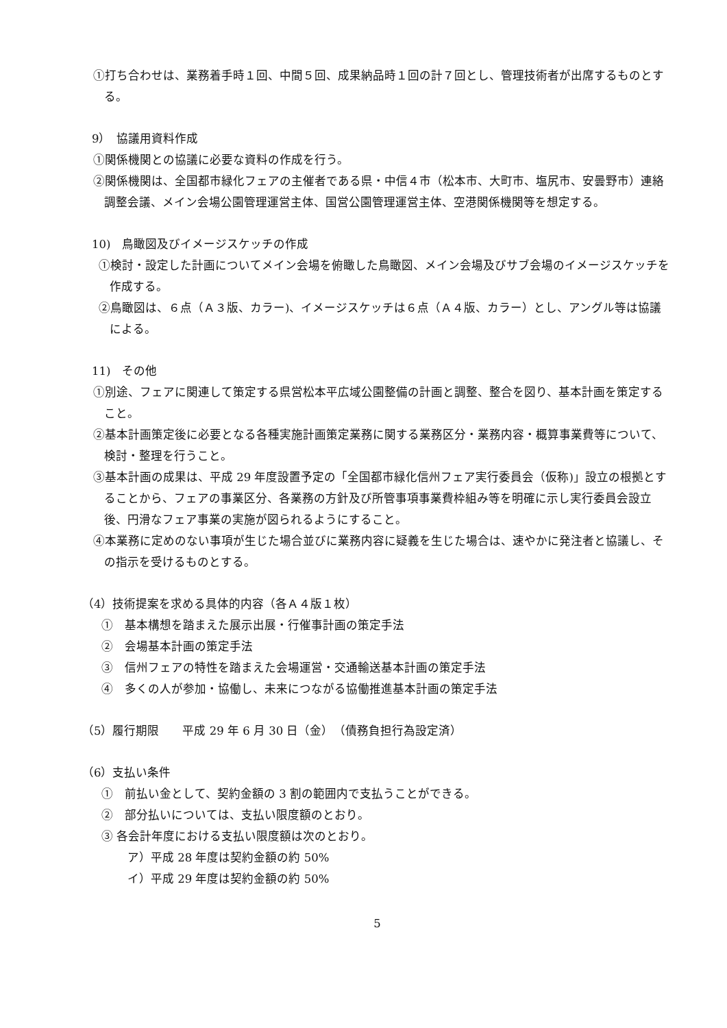①打ち合わせは、業務着手時１回、中間５回、成果納品時１回の計７回とし、管理技術者が出席するものとする。
9）　協議用資料作成
①関係機関との協議に必要な資料の作成を行う。
②関係機関は、全国都市緑化フェアの主催者である県・中信４市（松本市、大町市、塩尻市、安曇野市）連絡調整会議、メイン会場公園管理運営主体、国営公園管理運営主体、空港関係機関等を想定する。
10)　鳥瞰図及びイメージスケッチの作成
①検討・設定した計画についてメイン会場を俯瞰した鳥瞰図、メイン会場及びサブ会場のイメージスケッチを作成する。
②鳥瞰図は、６点（Ａ３版、カラー)、イメージスケッチは６点（Ａ４版、カラー）とし、アングル等は協議による。
11)　その他
①別途、フェアに関連して策定する県営松本平広域公園整備の計画と調整、整合を図り、基本計画を策定すること。
②基本計画策定後に必要となる各種実施計画策定業務に関する業務区分・業務内容・概算事業費等について、検討・整理を行うこと。
③基本計画の成果は、平成 29 年度設置予定の「全国都市緑化信州フェア実行委員会（仮称)」設立の根拠とすることから、フェアの事業区分、各業務の方針及び所管事項事業費枠組み等を明確に示し実行委員会設立後、円滑なフェア事業の実施が図られるようにすること。
④本業務に定めのない事項が生じた場合並びに業務内容に疑義を生じた場合は、速やかに発注者と協議し、その指示を受けるものとする。
（4）技術提案を求める具体的内容（各Ａ４版１枚）
①　基本構想を踏まえた展示出展・行催事計画の策定手法
②　会場基本計画の策定手法
③　信州フェアの特性を踏まえた会場運営・交通輸送基本計画の策定手法
④　多くの人が参加・協働し、未来につながる協働推進基本計画の策定手法
（5）履行期限　　平成 29 年 6 月 30 日（金）　（債務負担行為設定済）
（6）支払い条件
①　前払い金として、契約金額の 3 割の範囲内で支払うことができる。
②　部分払いについては、支払い限度額のとおり。
③ 各会計年度における支払い限度額は次のとおり。
ア）平成 28 年度は契約金額の約 50%
イ）平成 29 年度は契約金額の約 50%
5